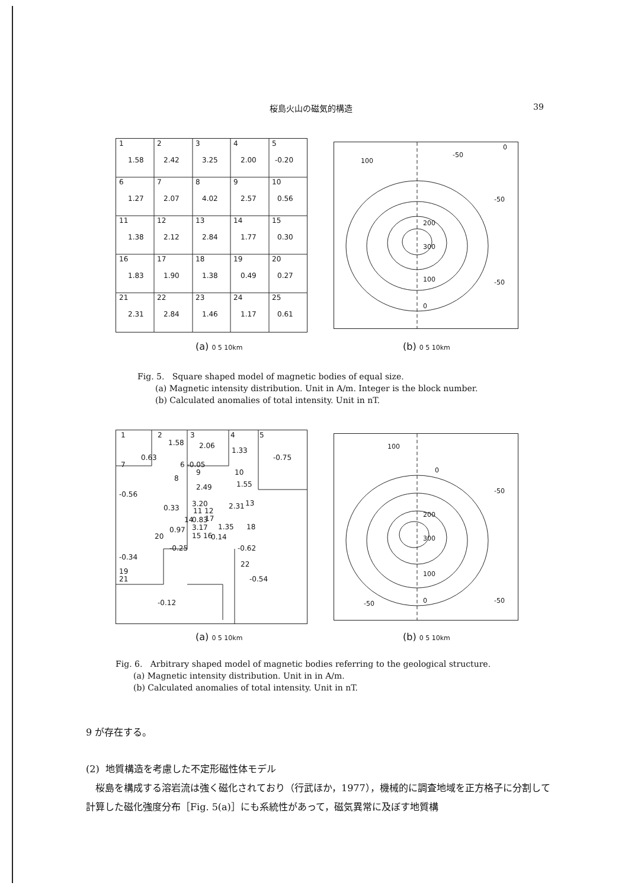桜島火山の磁気的構造 39
1
1.58
2
2.42
3
3.25
4
2.00
5
-0.20
6
1.27
7
2.07
8
4.02
9
2.57
10
0.56
11
1.38
12
2.12
13
2.84
14
1.77
15
0.30
16
1.83
17
1.90
18
1.38
19
0.49
20
0.27
21
2.31
22
2.84
23
1.46
24
1.17
25
0.61
100
-50
0
-50
200
300
100
-50
0
(a) 0 5 10km (b) 0 5 10km
Fig. 5. Square shaped model of magnetic bodies of equal size.
(a) Magnetic intensity distribution. Unit in A/m. Integer is the block number.
(b) Calculated anomalies of total intensity. Unit in nT.
1
2
1.58
3
2.06
4
1.33
5
-0.75
0.63
7
6 -0.05
9
10
1.55
8
2.49
-0.56
3.20
2.31
13
0.33
11 12
14
0.83
17
3.17
1.35
18
0.97
20
15 16
0.14
-0.25
-0.62
-0.34
22
19
21
-0.54
-0.12
100
0
-50
200
300
100
0
-50
-50
(a) 0 5 10km (b) 0 5 10km
Fig. 6. Arbitrary shaped model of magnetic bodies referring to the geological structure.
(a) Magnetic intensity distribution. Unit in in A/m.
(b) Calculated anomalies of total intensity. Unit in nT.
9 が存在する。
(2) 地質構造を考慮した不定形磁性体モデル
桜島を構成する溶岩流は強く磁化されており（行武ほか，1977），機械的に調査地域を正方格子に分割して計算した磁化強度分布［Fig. 5(a)］にも系統性があって，磁気異常に及ぼす地質構